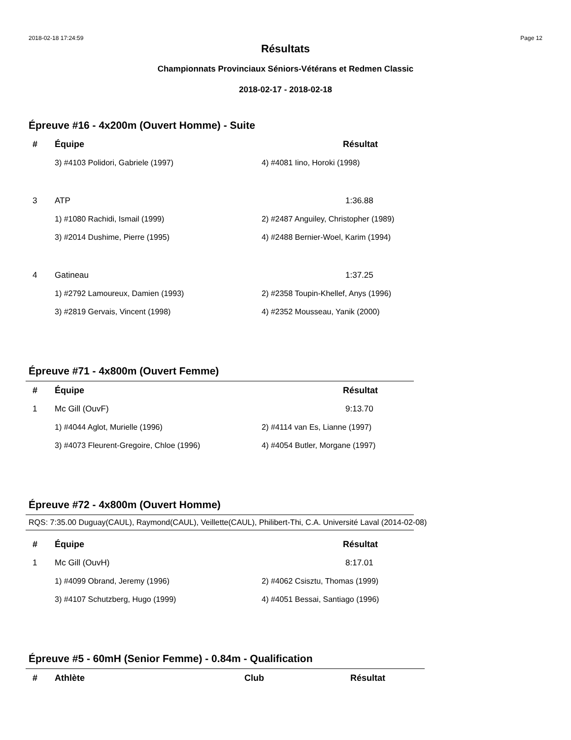2018-02-18 17:24:59 Page 12
Résultats
Championnats Provinciaux Séniors-Vétérans et Redmen Classic
2018-02-17 - 2018-02-18
Épreuve #16 - 4x200m (Ouvert Homme) - Suite
| # | Équipe | Résultat |
| --- | --- | --- |
| | 3) #4103 Polidori, Gabriele (1997) | 4) #4081 Iino, Horoki (1998) |
| 3 | ATP | 1:36.88 |
| | 1) #1080 Rachidi, Ismail (1999) | 2) #2487 Anguiley, Christopher (1989) |
| | 3) #2014 Dushime, Pierre (1995) | 4) #2488 Bernier-Woel, Karim (1994) |
| 4 | Gatineau | 1:37.25 |
| | 1) #2792 Lamoureux, Damien (1993) | 2) #2358 Toupin-Khellef, Anys (1996) |
| | 3) #2819 Gervais, Vincent (1998) | 4) #2352 Mousseau, Yanik (2000) |
Épreuve #71 - 4x800m (Ouvert Femme)
| # | Équipe | Résultat |
| --- | --- | --- |
| 1 | Mc Gill (OuvF) | 9:13.70 |
| | 1) #4044 Aglot, Murielle (1996) | 2) #4114 van Es, Lianne (1997) |
| | 3) #4073 Fleurent-Gregoire, Chloe (1996) | 4) #4054 Butler, Morgane (1997) |
Épreuve #72 - 4x800m (Ouvert Homme)
RQS: 7:35.00 Duguay(CAUL), Raymond(CAUL), Veillette(CAUL), Philibert-Thi, C.A. Université Laval (2014-02-08)
| # | Équipe | Résultat |
| --- | --- | --- |
| 1 | Mc Gill (OuvH) | 8:17.01 |
| | 1) #4099 Obrand, Jeremy (1996) | 2) #4062 Csisztu, Thomas (1999) |
| | 3) #4107 Schutzberg, Hugo (1999) | 4) #4051 Bessai, Santiago (1996) |
Épreuve #5 - 60mH (Senior Femme) - 0.84m - Qualification
| # | Athlète | Club | Résultat |
| --- | --- | --- | --- |